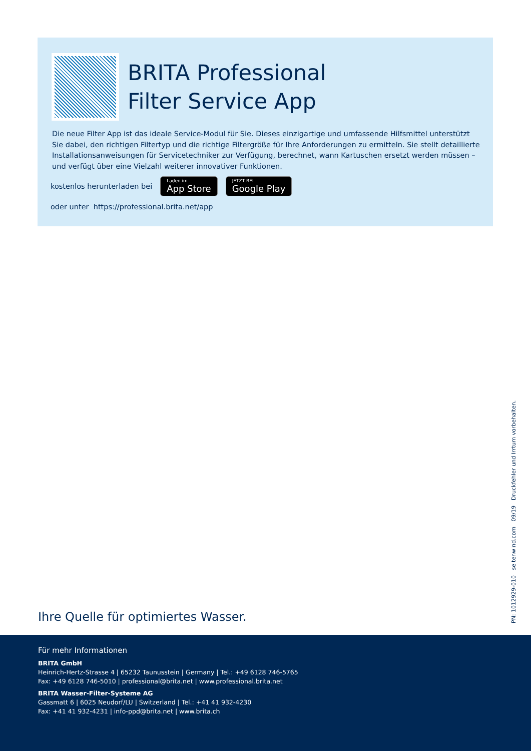BRITA Professional
Filter Service App
Die neue Filter App ist das ideale Service-Modul für Sie. Dieses einzigartige und umfassende Hilfsmittel unterstützt Sie dabei, den richtigen Filtertyp und die richtige Filtergröße für Ihre Anforderungen zu ermitteln. Sie stellt detaillierte Installationsanweisungen für Servicetechniker zur Verfügung, berechnet, wann Kartuschen ersetzt werden müssen – und verfügt über eine Vielzahl weiterer innovativer Funktionen.
kostenlos herunterladen bei
Laden im
App Store
JETZT BEI
Google Play
oder unter https://professional.brita.net/app
Ihre Quelle für optimiertes Wasser.
PN: 1012929-010 seitenwind.com 09/19 Druckfehler und Irrtum vorbehalten.
Für mehr Informationen
BRITA GmbH
Heinrich-Hertz-Strasse 4 | 65232 Taunusstein | Germany | Tel.: +49 6128 746-5765
Fax: +49 6128 746-5010 | professional@brita.net | www.professional.brita.net
BRITA Wasser-Filter-Systeme AG
Gassmatt 6 | 6025 Neudorf/LU | Switzerland | Tel.: +41 41 932-4230
Fax: +41 41 932-4231 | info-ppd@brita.net | www.brita.ch